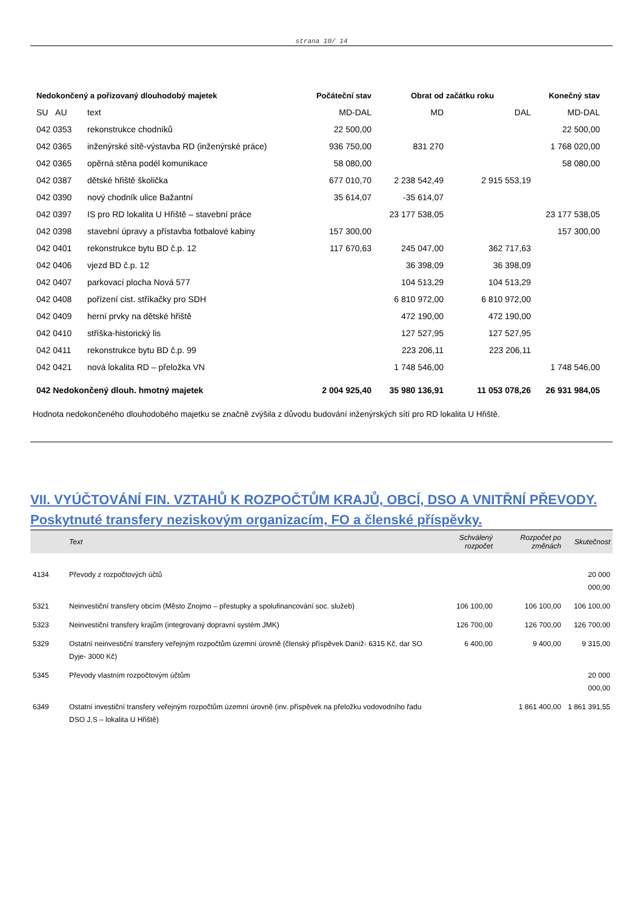strana 10/ 14
| Nedokončený a pořizovaný dlouhodobý majetek | | Počáteční stav | Obrat od začátku roku | | Konečný stav |
| --- | --- | --- | --- | --- | --- |
| SU AU | text | MD-DAL | MD | DAL | MD-DAL |
| 042 0353 | rekonstrukce chodníků | 22 500,00 | | | 22 500,00 |
| 042 0365 | inženýrské sítě-výstavba RD (inženýrské práce) | 936 750,00 | 831 270 | | 1 768 020,00 |
| 042 0365 | opěrná stěna podél komunikace | 58 080,00 | | | 58 080,00 |
| 042 0387 | dětské hřiště školička | 677 010,70 | 2 238 542,49 | 2 915 553,19 | |
| 042 0390 | nový chodník ulice Bažantní | 35 614,07 | -35 614,07 | | |
| 042 0397 | IS pro RD lokalita U Hřiště – stavební práce | | 23 177 538,05 | | 23 177 538,05 |
| 042 0398 | stavební úpravy a přístavba fotbalové kabiny | 157 300,00 | | | 157 300,00 |
| 042 0401 | rekonstrukce bytu BD č.p. 12 | 117 670,63 | 245 047,00 | 362 717,63 | |
| 042 0406 | vjezd BD č.p. 12 | | 36 398,09 | 36 398,09 | |
| 042 0407 | parkovací plocha Nová 577 | | 104 513,29 | 104 513,29 | |
| 042 0408 | pořízení cist. stříkačky pro SDH | | 6 810 972,00 | 6 810 972,00 | |
| 042 0409 | herní prvky na dětské hřiště | | 472 190,00 | 472 190,00 | |
| 042 0410 | stříška-historický lis | | 127 527,95 | 127 527,95 | |
| 042 0411 | rekonstrukce bytu BD č.p. 99 | | 223 206,11 | 223 206,11 | |
| 042 0421 | nová lokalita RD – přeložka VN | | 1 748 546,00 | | 1 748 546,00 |
| 042 Nedokončený dlouh. hmotný majetek | | 2 004 925,40 | 35 980 136,91 | 11 053 078,26 | 26 931 984,05 |
Hodnota nedokončeného dlouhodobého majetku se značně zvýšila z důvodu budování inženýrských sítí pro RD lokalita U Hřiště.
VII. VYÚČTOVÁNÍ FIN. VZTAHŮ K ROZPOČTŮM KRAJŮ, OBCÍ, DSO A VNITŘNÍ PŘEVODY.
Poskytnuté transfery neziskovým organizacím, FO a členské příspěvky.
| | Text | Schválený rozpočet | Rozpočet po změnách | Skutečnost |
| --- | --- | --- | --- | --- |
| 4134 | Převody z rozpočtových účtů | | | 20 000 000,00 |
| 5321 | Neinvestiční transfery obcím (Město Znojmo – přestupky a spolufinancování soc. služeb) | 106 100,00 | 106 100,00 | 106 100,00 |
| 5323 | Neinvestiční transfery krajům (integrovaný dopravní systém JMK) | 126 700,00 | 126 700,00 | 126 700,00 |
| 5329 | Ostatní neinvestiční transfery veřejným rozpočtům územní úrovně (členský příspěvek Daníž- 6315 Kč, dar SO Dyje- 3000 Kč) | 6 400,00 | 9 400,00 | 9 315,00 |
| 5345 | Převody vlastním rozpočtovým účtům | | | 20 000 000,00 |
| 6349 | Ostatní investiční transfery veřejným rozpočtům územní úrovně (inv. příspěvek na přeložku vodovodního řadu DSO J,S – lokalita U Hřiště) | | 1 861 400,00 | 1 861 391,55 |